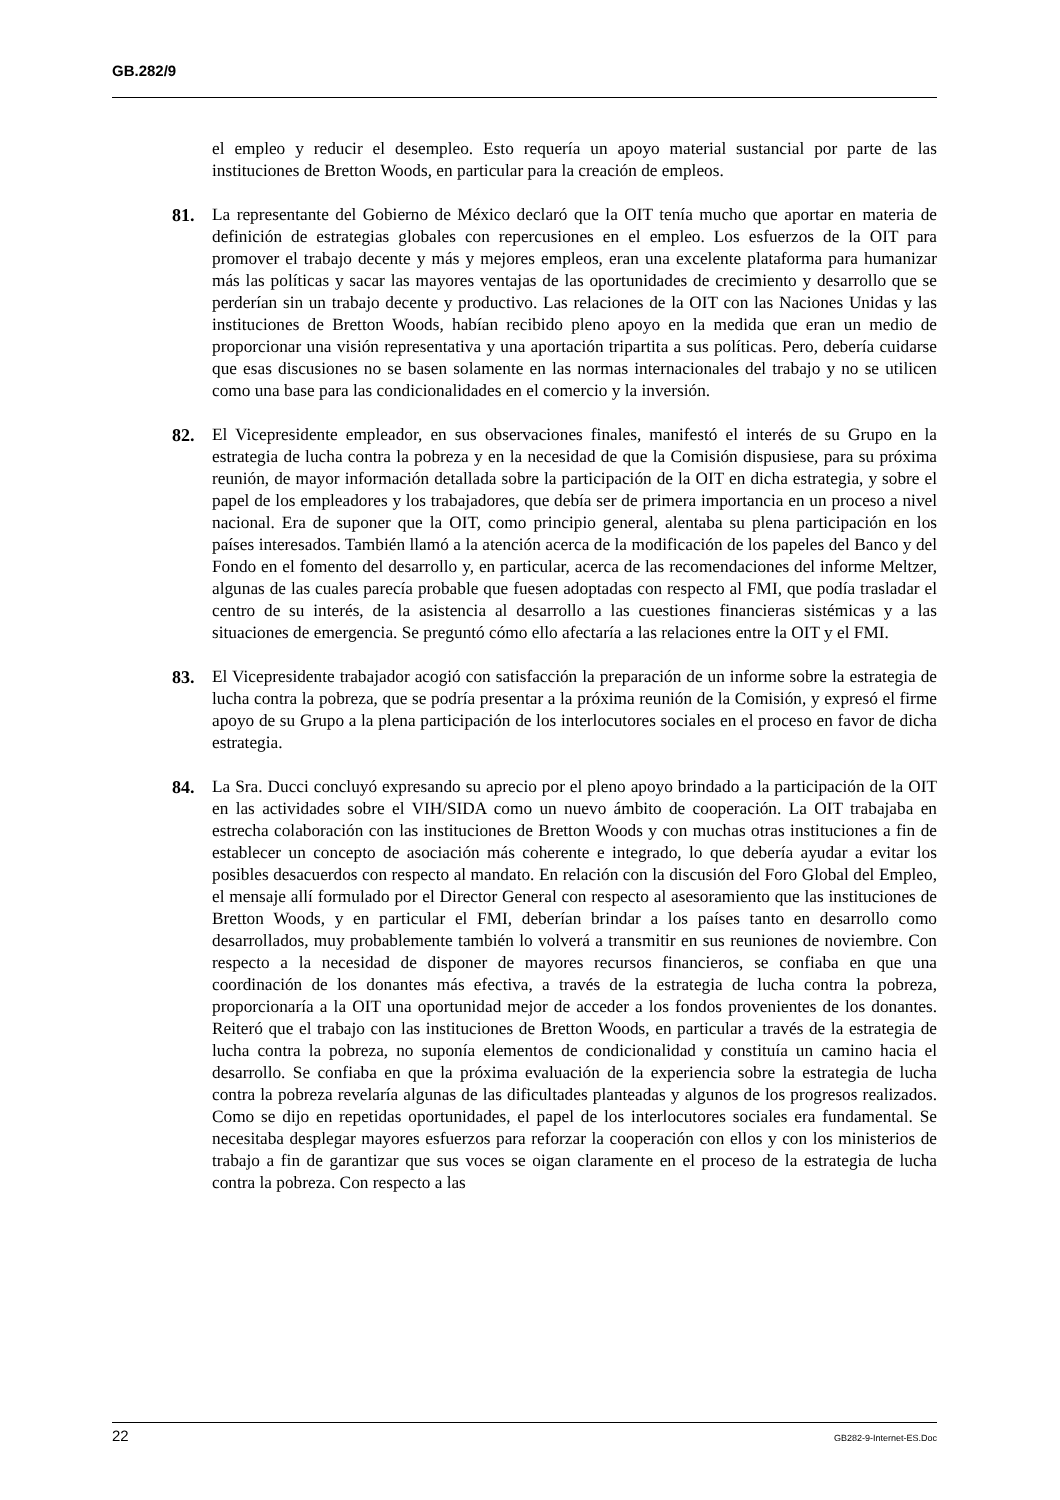GB.282/9
el empleo y reducir el desempleo. Esto requería un apoyo material sustancial por parte de las instituciones de Bretton Woods, en particular para la creación de empleos.
81. La representante del Gobierno de México declaró que la OIT tenía mucho que aportar en materia de definición de estrategias globales con repercusiones en el empleo. Los esfuerzos de la OIT para promover el trabajo decente y más y mejores empleos, eran una excelente plataforma para humanizar más las políticas y sacar las mayores ventajas de las oportunidades de crecimiento y desarrollo que se perderían sin un trabajo decente y productivo. Las relaciones de la OIT con las Naciones Unidas y las instituciones de Bretton Woods, habían recibido pleno apoyo en la medida que eran un medio de proporcionar una visión representativa y una aportación tripartita a sus políticas. Pero, debería cuidarse que esas discusiones no se basen solamente en las normas internacionales del trabajo y no se utilicen como una base para las condicionalidades en el comercio y la inversión.
82. El Vicepresidente empleador, en sus observaciones finales, manifestó el interés de su Grupo en la estrategia de lucha contra la pobreza y en la necesidad de que la Comisión dispusiese, para su próxima reunión, de mayor información detallada sobre la participación de la OIT en dicha estrategia, y sobre el papel de los empleadores y los trabajadores, que debía ser de primera importancia en un proceso a nivel nacional. Era de suponer que la OIT, como principio general, alentaba su plena participación en los países interesados. También llamó a la atención acerca de la modificación de los papeles del Banco y del Fondo en el fomento del desarrollo y, en particular, acerca de las recomendaciones del informe Meltzer, algunas de las cuales parecía probable que fuesen adoptadas con respecto al FMI, que podía trasladar el centro de su interés, de la asistencia al desarrollo a las cuestiones financieras sistémicas y a las situaciones de emergencia. Se preguntó cómo ello afectaría a las relaciones entre la OIT y el FMI.
83. El Vicepresidente trabajador acogió con satisfacción la preparación de un informe sobre la estrategia de lucha contra la pobreza, que se podría presentar a la próxima reunión de la Comisión, y expresó el firme apoyo de su Grupo a la plena participación de los interlocutores sociales en el proceso en favor de dicha estrategia.
84. La Sra. Ducci concluyó expresando su aprecio por el pleno apoyo brindado a la participación de la OIT en las actividades sobre el VIH/SIDA como un nuevo ámbito de cooperación. La OIT trabajaba en estrecha colaboración con las instituciones de Bretton Woods y con muchas otras instituciones a fin de establecer un concepto de asociación más coherente e integrado, lo que debería ayudar a evitar los posibles desacuerdos con respecto al mandato. En relación con la discusión del Foro Global del Empleo, el mensaje allí formulado por el Director General con respecto al asesoramiento que las instituciones de Bretton Woods, y en particular el FMI, deberían brindar a los países tanto en desarrollo como desarrollados, muy probablemente también lo volverá a transmitir en sus reuniones de noviembre. Con respecto a la necesidad de disponer de mayores recursos financieros, se confiaba en que una coordinación de los donantes más efectiva, a través de la estrategia de lucha contra la pobreza, proporcionaría a la OIT una oportunidad mejor de acceder a los fondos provenientes de los donantes. Reiteró que el trabajo con las instituciones de Bretton Woods, en particular a través de la estrategia de lucha contra la pobreza, no suponía elementos de condicionalidad y constituía un camino hacia el desarrollo. Se confiaba en que la próxima evaluación de la experiencia sobre la estrategia de lucha contra la pobreza revelaría algunas de las dificultades planteadas y algunos de los progresos realizados. Como se dijo en repetidas oportunidades, el papel de los interlocutores sociales era fundamental. Se necesitaba desplegar mayores esfuerzos para reforzar la cooperación con ellos y con los ministerios de trabajo a fin de garantizar que sus voces se oigan claramente en el proceso de la estrategia de lucha contra la pobreza. Con respecto a las
22 GB282-9-Internet-ES.Doc